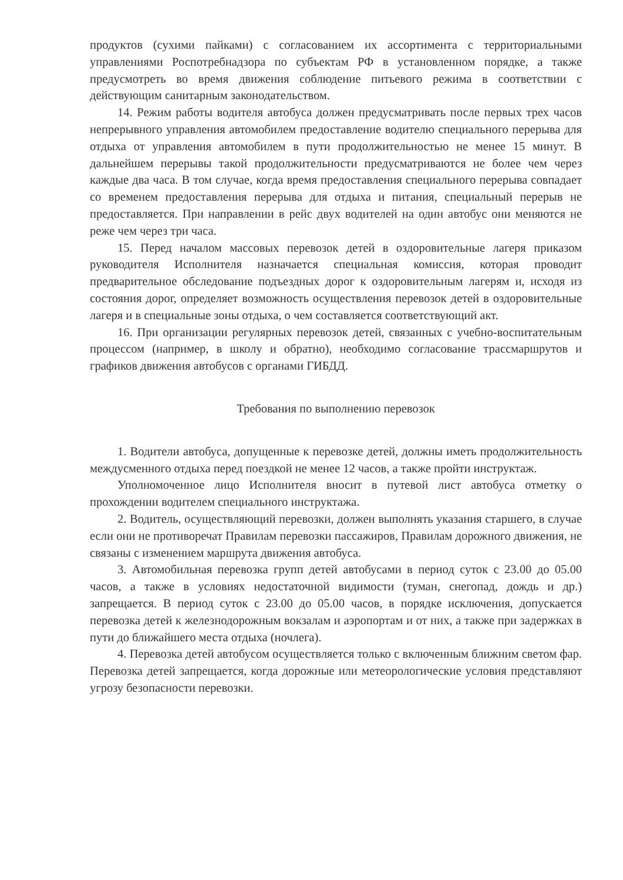продуктов (сухими пайками) с согласованием их ассортимента с территориальными управлениями Роспотребнадзора по субъектам РФ в установленном порядке, а также предусмотреть во время движения соблюдение питьевого режима в соответствии с действующим санитарным законодательством.
14. Режим работы водителя автобуса должен предусматривать после первых трех часов непрерывного управления автомобилем предоставление водителю специального перерыва для отдыха от управления автомобилем в пути продолжительностью не менее 15 минут. В дальнейшем перерывы такой продолжительности предусматриваются не более чем через каждые два часа. В том случае, когда время предоставления специального перерыва совпадает со временем предоставления перерыва для отдыха и питания, специальный перерыв не предоставляется. При направлении в рейс двух водителей на один автобус они меняются не реже чем через три часа.
15. Перед началом массовых перевозок детей в оздоровительные лагеря приказом руководителя Исполнителя назначается специальная комиссия, которая проводит предварительное обследование подъездных дорог к оздоровительным лагерям и, исходя из состояния дорог, определяет возможность осуществления перевозок детей в оздоровительные лагеря и в специальные зоны отдыха, о чем составляется соответствующий акт.
16. При организации регулярных перевозок детей, связанных с учебно-воспитательным процессом (например, в школу и обратно), необходимо согласование трассмаршрутов и графиков движения автобусов с органами ГИБДД.
Требования по выполнению перевозок
1. Водители автобуса, допущенные к перевозке детей, должны иметь продолжительность междусменного отдыха перед поездкой не менее 12 часов, а также пройти инструктаж.
Уполномоченное лицо Исполнителя вносит в путевой лист автобуса отметку о прохождении водителем специального инструктажа.
2. Водитель, осуществляющий перевозки, должен выполнять указания старшего, в случае если они не противоречат Правилам перевозки пассажиров, Правилам дорожного движения, не связаны с изменением маршрута движения автобуса.
3. Автомобильная перевозка групп детей автобусами в период суток с 23.00 до 05.00 часов, а также в условиях недостаточной видимости (туман, снегопад, дождь и др.) запрещается. В период суток с 23.00 до 05.00 часов, в порядке исключения, допускается перевозка детей к железнодорожным вокзалам и аэропортам и от них, а также при задержках в пути до ближайшего места отдыха (ночлега).
4. Перевозка детей автобусом осуществляется только с включенным ближним светом фар. Перевозка детей запрещается, когда дорожные или метеорологические условия представляют угрозу безопасности перевозки.